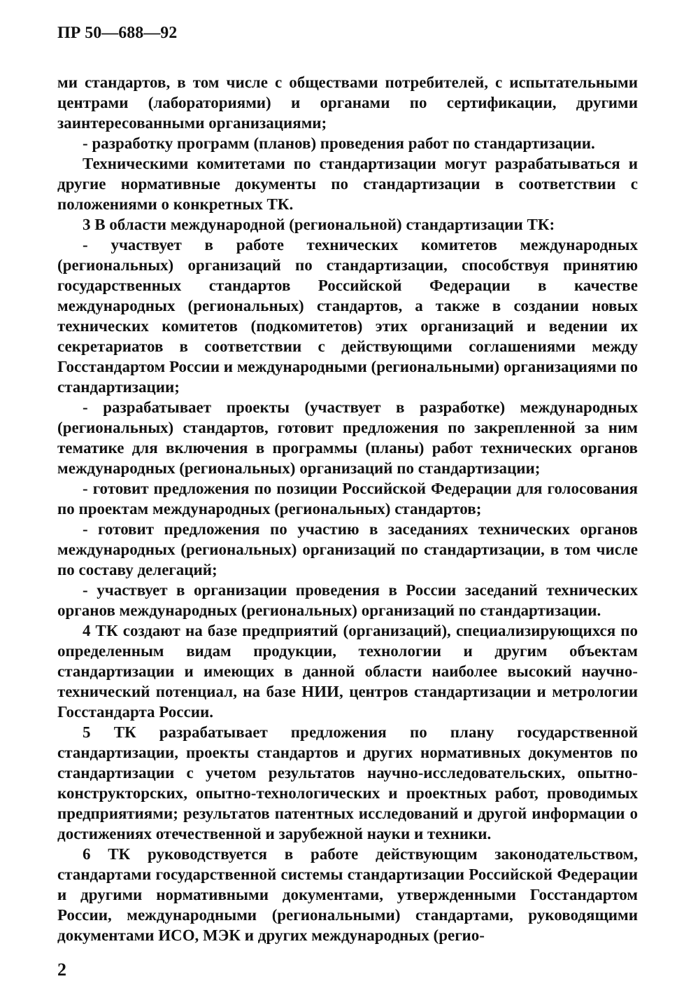ПР 50—688—92
ми стандартов, в том числе с обществами потребителей, с испытательными центрами (лабораториями) и органами по сертификации, другими заинтересованными организациями;
- разработку программ (планов) проведения работ по стандартизации.
Техническими комитетами по стандартизации могут разрабатываться и другие нормативные документы по стандартизации в соответствии с положениями о конкретных ТК.
3 В области международной (региональной) стандартизации ТК:
- участвует в работе технических комитетов международных (региональных) организаций по стандартизации, способствуя принятию государственных стандартов Российской Федерации в качестве международных (региональных) стандартов, а также в создании новых технических комитетов (подкомитетов) этих организаций и ведении их секретариатов в соответствии с действующими соглашениями между Госстандартом России и международными (региональными) организациями по стандартизации;
- разрабатывает проекты (участвует в разработке) международных (региональных) стандартов, готовит предложения по закрепленной за ним тематике для включения в программы (планы) работ технических органов международных (региональных) организаций по стандартизации;
- готовит предложения по позиции Российской Федерации для голосования по проектам международных (региональных) стандартов;
- готовит предложения по участию в заседаниях технических органов международных (региональных) организаций по стандартизации, в том числе по составу делегаций;
- участвует в организации проведения в России заседаний технических органов международных (региональных) организаций по стандартизации.
4 ТК создают на базе предприятий (организаций), специализирующихся по определенным видам продукции, технологии и другим объектам стандартизации и имеющих в данной области наиболее высокий научно-технический потенциал, на базе НИИ, центров стандартизации и метрологии Госстандарта России.
5 ТК разрабатывает предложения по плану государственной стандартизации, проекты стандартов и других нормативных документов по стандартизации с учетом результатов научно-исследовательских, опытно-конструкторских, опытно-технологических и проектных работ, проводимых предприятиями; результатов патентных исследований и другой информации о достижениях отечественной и зарубежной науки и техники.
6 ТК руководствуется в работе действующим законодательством, стандартами государственной системы стандартизации Российской Федерации и другими нормативными документами, утвержденными Госстандартом России, международными (региональными) стандартами, руководящими документами ИСО, МЭК и других международных (регио-
2